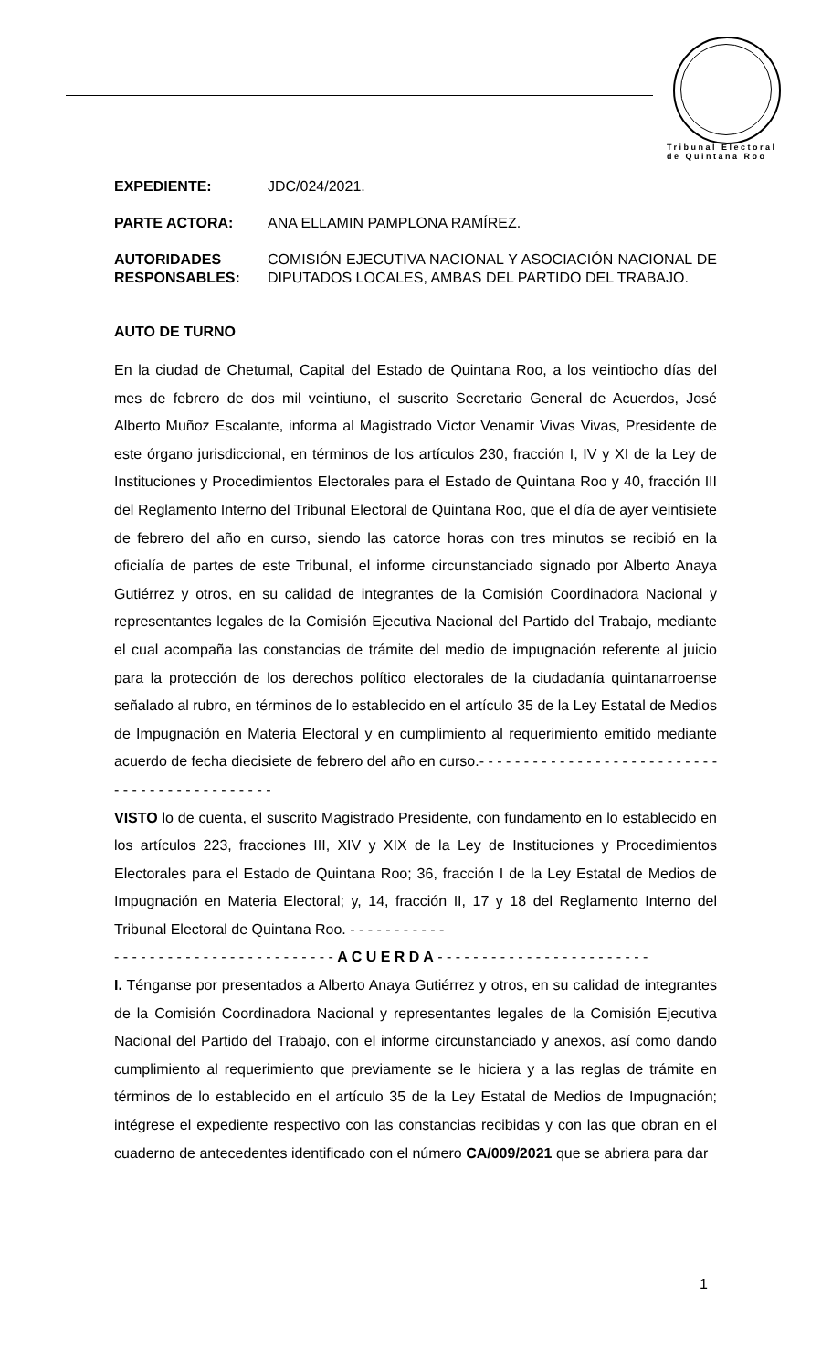Tribunal Electoral
de Quintana Roo
EXPEDIENTE: JDC/024/2021.
PARTE ACTORA: ANA ELLAMIN PAMPLONA RAMÍREZ.
AUTORIDADES RESPONSABLES: COMISIÓN EJECUTIVA NACIONAL Y ASOCIACIÓN NACIONAL DE DIPUTADOS LOCALES, AMBAS DEL PARTIDO DEL TRABAJO.
AUTO DE TURNO
En la ciudad de Chetumal, Capital del Estado de Quintana Roo, a los veintiocho días del mes de febrero de dos mil veintiuno, el suscrito Secretario General de Acuerdos, José Alberto Muñoz Escalante, informa al Magistrado Víctor Venamir Vivas Vivas, Presidente de este órgano jurisdiccional, en términos de los artículos 230, fracción I, IV y XI de la Ley de Instituciones y Procedimientos Electorales para el Estado de Quintana Roo y 40, fracción III del Reglamento Interno del Tribunal Electoral de Quintana Roo, que el día de ayer veintisiete de febrero del año en curso, siendo las catorce horas con tres minutos se recibió en la oficialía de partes de este Tribunal, el informe circunstanciado signado por Alberto Anaya Gutiérrez y otros, en su calidad de integrantes de la Comisión Coordinadora Nacional y representantes legales de la Comisión Ejecutiva Nacional del Partido del Trabajo, mediante el cual acompaña las constancias de trámite del medio de impugnación referente al juicio para la protección de los derechos político electorales de la ciudadanía quintanarroense señalado al rubro, en términos de lo establecido en el artículo 35 de la Ley Estatal de Medios de Impugnación en Materia Electoral y en cumplimiento al requerimiento emitido mediante acuerdo de fecha diecisiete de febrero del año en curso.- - - - - - - - - - - - - - - - - - - - - - - - - - - - - - - - - - - - - - - - - - - - -
VISTO lo de cuenta, el suscrito Magistrado Presidente, con fundamento en lo establecido en los artículos 223, fracciones III, XIV y XIX de la Ley de Instituciones y Procedimientos Electorales para el Estado de Quintana Roo; 36, fracción I de la Ley Estatal de Medios de Impugnación en Materia Electoral; y, 14, fracción II, 17 y 18 del Reglamento Interno del Tribunal Electoral de Quintana Roo. - - - - - - - - - - -
- - - - - - - - - - - - - - - - - - - - - - - - - A C U E R D A - - - - - - - - - - - - - - - - - - - - - - - -
I. Ténganse por presentados a Alberto Anaya Gutiérrez y otros, en su calidad de integrantes de la Comisión Coordinadora Nacional y representantes legales de la Comisión Ejecutiva Nacional del Partido del Trabajo, con el informe circunstanciado y anexos, así como dando cumplimiento al requerimiento que previamente se le hiciera y a las reglas de trámite en términos de lo establecido en el artículo 35 de la Ley Estatal de Medios de Impugnación; intégrese el expediente respectivo con las constancias recibidas y con las que obran en el cuaderno de antecedentes identificado con el número CA/009/2021 que se abriera para dar
1